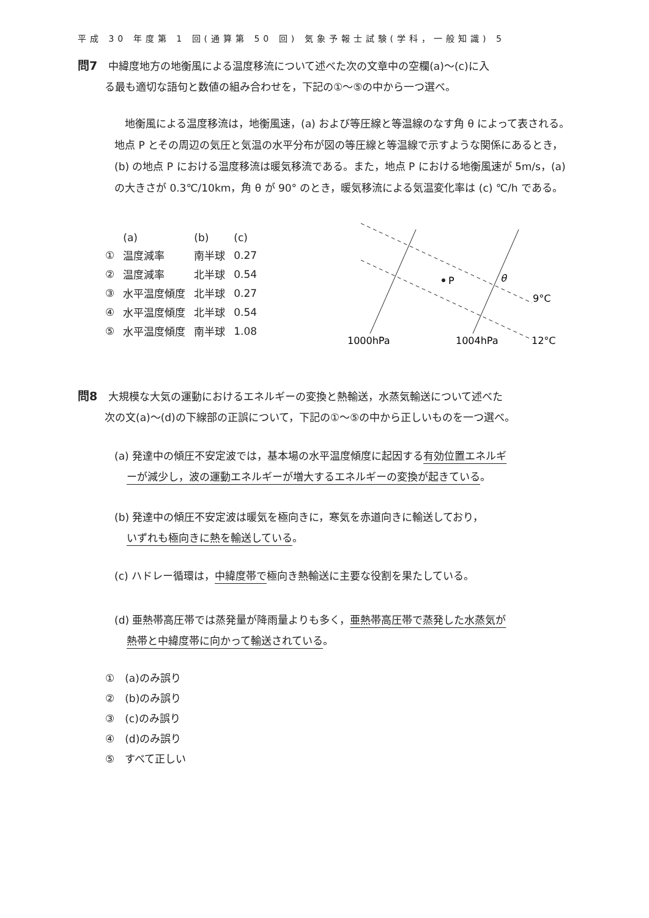平成 30 年度第 1 回(通算第 50 回) 気象予報士試験(学科，一般知識) 5
問7 中緯度地方の地衡風による温度移流について述べた次の文章中の空欄(a)～(c)に入
る最も適切な語句と数値の組み合わせを，下記の①～⑤の中から一つ選べ。
　地衡風による温度移流は，地衡風速，(a) および等圧線と等温線のなす角 θ によって表される。地点 P とその周辺の気圧と気温の水平分布が図の等圧線と等温線で示すような関係にあるとき，(b) の地点 P における温度移流は暖気移流である。また，地点 P における地衡風速が 5m/s，(a) の大きさが 0.3℃/10km，角 θ が 90° のとき，暖気移流による気温変化率は (c) ℃/h である。
| | (a) | (b) | (c) |
| ① | 温度減率 | 南半球 | 0.27 |
| ② | 温度減率 | 北半球 | 0.54 |
| ③ | 水平温度傾度 | 北半球 | 0.27 |
| ④ | 水平温度傾度 | 北半球 | 0.54 |
| ⑤ | 水平温度傾度 | 南半球 | 1.08 |
P
θ
9°C
12°C
1000hPa
1004hPa
問8 大規模な大気の運動におけるエネルギーの変換と熱輸送，水蒸気輸送について述べた
次の文(a)～(d)の下線部の正誤について，下記の①～⑤の中から正しいものを一つ選べ。
(a) 発達中の傾圧不安定波では，基本場の水平温度傾度に起因する有効位置エネルギ
ーが減少し，波の運動エネルギーが増大するエネルギーの変換が起きている。
(b) 発達中の傾圧不安定波は暖気を極向きに，寒気を赤道向きに輸送しており，
いずれも極向きに熱を輸送している。
(c) ハドレー循環は，中緯度帯で極向き熱輸送に主要な役割を果たしている。
(d) 亜熱帯高圧帯では蒸発量が降雨量よりも多く，亜熱帯高圧帯で蒸発した水蒸気が
熱帯と中緯度帯に向かって輸送されている。
①　(a)のみ誤り
②　(b)のみ誤り
③　(c)のみ誤り
④　(d)のみ誤り
⑤　すべて正しい